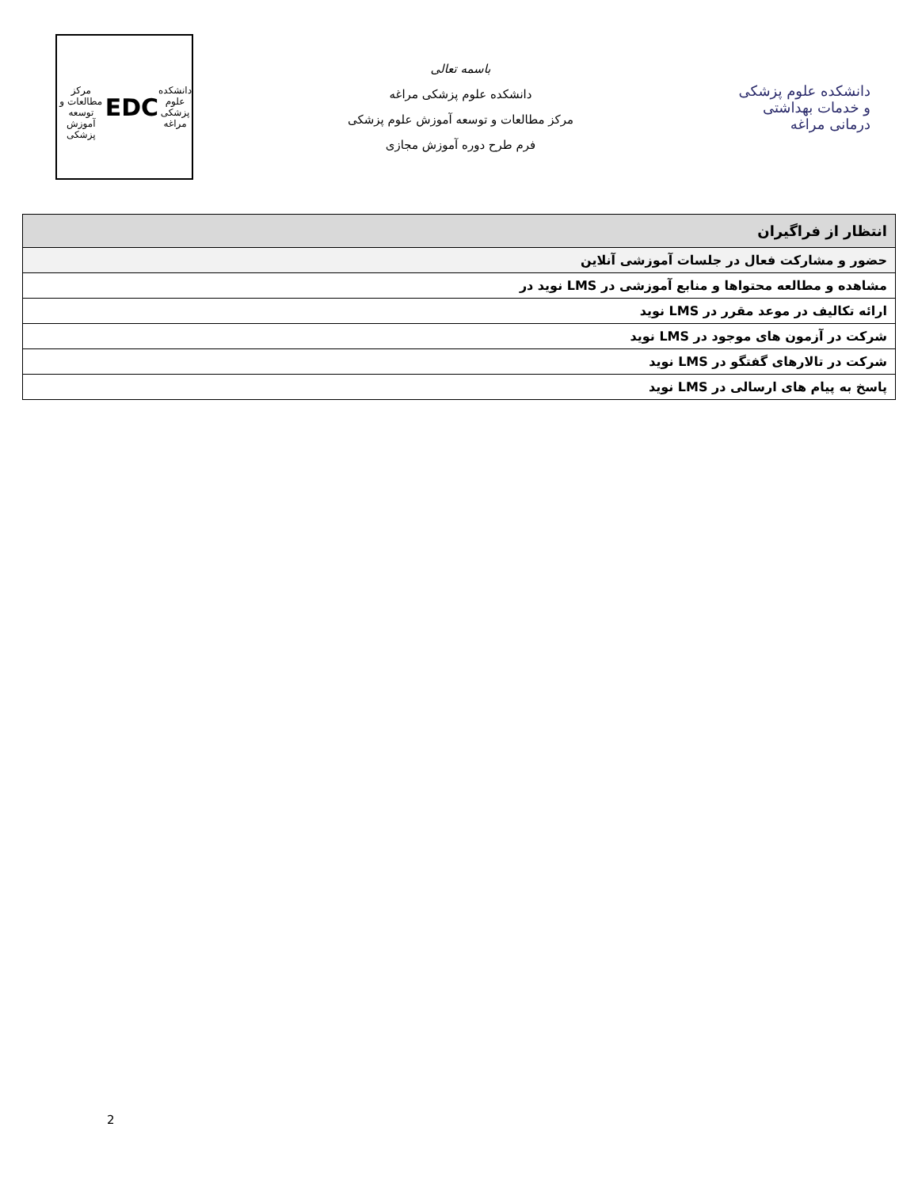دانشکده
علوم پزشکی
مراغه
EDC
مرکز مطالعات و توسعه آموزش پزشکی
باسمه تعالی
دانشکده علوم پزشکی مراغه
مرکز مطالعات و توسعه آموزش علوم پزشکی
فرم طرح دوره آموزش مجازی
دانشکده علوم پزشکی و خدمات بهداشتی درمانی مراغه
| انتظار از فراگیران |
| --- |
| حضور و مشارکت فعال در جلسات آموزشی آنلاین |
| مشاهده و مطالعه محتواها و منابع آموزشی در LMS نوید در |
| ارائه تکالیف در موعد مقرر در LMS نوید |
| شرکت در آزمون های موجود در LMS نوید |
| شرکت در تالارهای گفتگو در LMS نوید |
| پاسخ به پیام های ارسالی در LMS نوید |
2